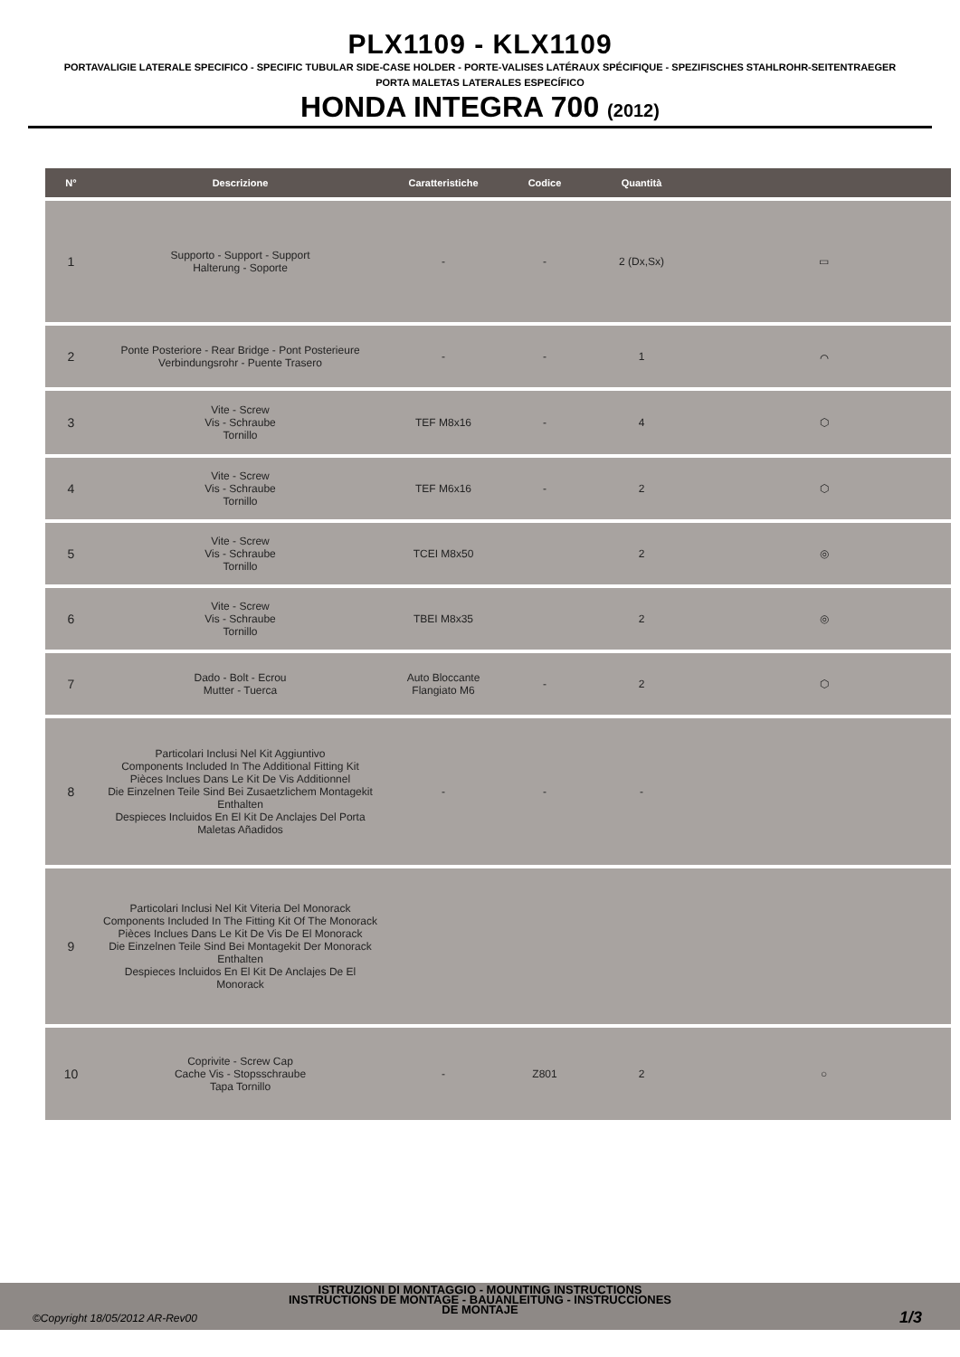PLX1109 - KLX1109
PORTAVALIGIE LATERALE SPECIFICO - SPECIFIC TUBULAR SIDE-CASE HOLDER - PORTE-VALISES LATÉRAUX SPÉCIFIQUE - SPEZIFISCHES STAHLROHR-SEITENTRAEGER
PORTA MALETAS LATERALES ESPECÍFICO
HONDA INTEGRA 700 (2012)
| N° | Descrizione | Caratteristiche | Codice | Quantità | |
| --- | --- | --- | --- | --- | --- |
| 1 | Supporto - Support - Support Halterung - Soporte | - | - | 2 (Dx,Sx) | ▭ |
| 2 | Ponte Posteriore - Rear Bridge - Pont Posterieure Verbindungsrohr - Puente Trasero | - | - | 1 | ⌒ |
| 3 | Vite - Screw Vis - Schraube Tornillo | TEF M8x16 | - | 4 | ⬡ |
| 4 | Vite - Screw Vis - Schraube Tornillo | TEF M6x16 | - | 2 | ⬡ |
| 5 | Vite - Screw Vis - Schraube Tornillo | TCEI M8x50 | | 2 | ◎ |
| 6 | Vite - Screw Vis - Schraube Tornillo | TBEI M8x35 | | 2 | ◎ |
| 7 | Dado - Bolt - Ecrou Mutter - Tuerca | Auto Bloccante Flangiato M6 | - | 2 | ⬡ |
| 8 | Particolari Inclusi Nel Kit Aggiuntivo Components Included In The Additional Fitting Kit Pièces Inclues Dans Le Kit De Vis Additionnel Die Einzelnen Teile Sind Bei Zusaetzlichem Montagekit Enthalten Despieces Incluidos En El Kit De Anclajes Del Porta Maletas Añadidos | - | - | - | |
| 9 | Particolari Inclusi Nel Kit Viteria Del Monorack Components Included In The Fitting Kit Of The Monorack Pièces Inclues Dans Le Kit De Vis De El Monorack Die Einzelnen Teile Sind Bei Montagekit Der Monorack Enthalten Despieces Incluidos En El Kit De Anclajes De El Monorack | | | | |
| 10 | Coprivite - Screw Cap Cache Vis - Stopsschraube Tapa Tornillo | - | Z801 | 2 | ○ |
ISTRUZIONI DI MONTAGGIO - MOUNTING INSTRUCTIONS
INSTRUCTIONS DE MONTAGE - BAUANLEITUNG - INSTRUCCIONES
DE MONTAJE
©Copyright 18/05/2012 AR-Rev00 1/3